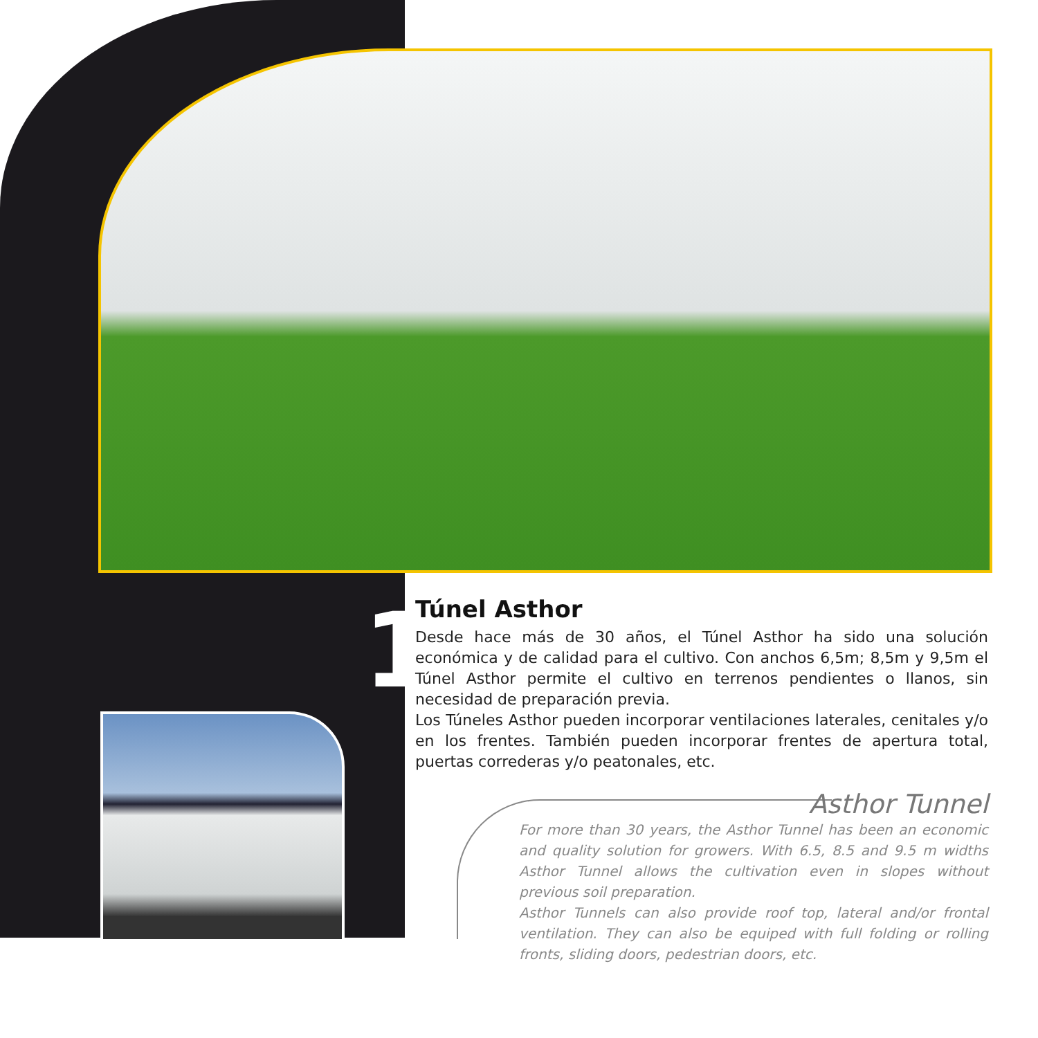1
Túnel Asthor
Desde hace más de 30 años, el Túnel Asthor ha sido una solución económica y de calidad para el cultivo. Con anchos 6,5m; 8,5m y 9,5m el Túnel Asthor permite el cultivo en terrenos pendientes o llanos, sin necesidad de preparación previa.
Los Túneles Asthor pueden incorporar ventilaciones laterales, cenitales y/o en los frentes. También pueden incorporar frentes de apertura total, puertas correderas y/o peatonales, etc.
Asthor Tunnel
For more than 30 years, the Asthor Tunnel has been an economic and quality solution for growers. With 6.5, 8.5 and 9.5 m widths Asthor Tunnel allows the cultivation even in slopes without previous soil preparation.
Asthor Tunnels can also provide roof top, lateral and/or frontal ventilation. They can also be equiped with full folding or rolling fronts, sliding doors, pedestrian doors, etc.